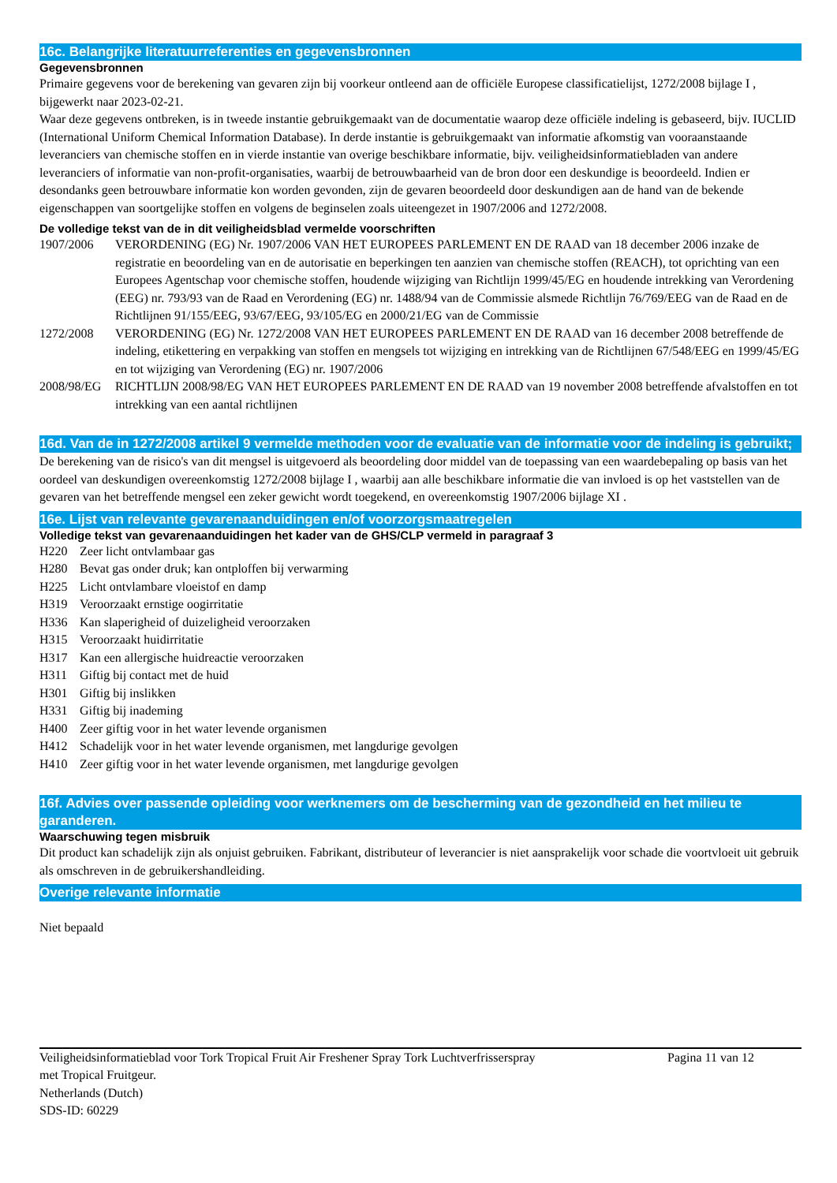16c. Belangrijke literatuurreferenties en gegevensbronnen
Gegevensbronnen
Primaire gegevens voor de berekening van gevaren zijn bij voorkeur ontleend aan de officiële Europese classificatielijst, 1272/2008 bijlage I , bijgewerkt naar 2023-02-21.
Waar deze gegevens ontbreken, is in tweede instantie gebruikgemaakt van de documentatie waarop deze officiële indeling is gebaseerd, bijv. IUCLID (International Uniform Chemical Information Database). In derde instantie is gebruikgemaakt van informatie afkomstig van vooraanstaande leveranciers van chemische stoffen en in vierde instantie van overige beschikbare informatie, bijv. veiligheidsinformatiebladen van andere leveranciers of informatie van non-profit-organisaties, waarbij de betrouwbaarheid van de bron door een deskundige is beoordeeld. Indien er desondanks geen betrouwbare informatie kon worden gevonden, zijn de gevaren beoordeeld door deskundigen aan de hand van de bekende eigenschappen van soortgelijke stoffen en volgens de beginselen zoals uiteengezet in 1907/2006 and 1272/2008.
De volledige tekst van de in dit veiligheidsblad vermelde voorschriften
| 1907/2006 | VERORDENING (EG) Nr. 1907/2006 VAN HET EUROPEES PARLEMENT EN DE RAAD van 18 december 2006 inzake de registratie en beoordeling van en de autorisatie en beperkingen ten aanzien van chemische stoffen (REACH), tot oprichting van een Europees Agentschap voor chemische stoffen, houdende wijziging van Richtlijn 1999/45/EG en houdende intrekking van Verordening (EEG) nr. 793/93 van de Raad en Verordening (EG) nr. 1488/94 van de Commissie alsmede Richtlijn 76/769/EEG van de Raad en de Richtlijnen 91/155/EEG, 93/67/EEG, 93/105/EG en 2000/21/EG van de Commissie |
| 1272/2008 | VERORDENING (EG) Nr. 1272/2008 VAN HET EUROPEES PARLEMENT EN DE RAAD van 16 december 2008 betreffende de indeling, etikettering en verpakking van stoffen en mengsels tot wijziging en intrekking van de Richtlijnen 67/548/EEG en 1999/45/EG en tot wijziging van Verordening (EG) nr. 1907/2006 |
| 2008/98/EG | RICHTLIJN 2008/98/EG VAN HET EUROPEES PARLEMENT EN DE RAAD van 19 november 2008 betreffende afvalstoffen en tot intrekking van een aantal richtlijnen |
16d. Van de in 1272/2008 artikel 9 vermelde methoden voor de evaluatie van de informatie voor de indeling is gebruikt;
De berekening van de risico's van dit mengsel is uitgevoerd als beoordeling door middel van de toepassing van een waardebepaling op basis van het oordeel van deskundigen overeenkomstig 1272/2008 bijlage I , waarbij aan alle beschikbare informatie die van invloed is op het vaststellen van de gevaren van het betreffende mengsel een zeker gewicht wordt toegekend, en overeenkomstig 1907/2006 bijlage XI .
16e. Lijst van relevante gevarenaanduidingen en/of voorzorgsmaatregelen
Volledige tekst van gevarenaanduidingen het kader van de GHS/CLP vermeld in paragraaf 3
| H220 | Zeer licht ontvlambaar gas |
| H280 | Bevat gas onder druk; kan ontploffen bij verwarming |
| H225 | Licht ontvlambare vloeistof en damp |
| H319 | Veroorzaakt ernstige oogirritatie |
| H336 | Kan slaperigheid of duizeligheid veroorzaken |
| H315 | Veroorzaakt huidirritatie |
| H317 | Kan een allergische huidreactie veroorzaken |
| H311 | Giftig bij contact met de huid |
| H301 | Giftig bij inslikken |
| H331 | Giftig bij inademing |
| H400 | Zeer giftig voor in het water levende organismen |
| H412 | Schadelijk voor in het water levende organismen, met langdurige gevolgen |
| H410 | Zeer giftig voor in het water levende organismen, met langdurige gevolgen |
16f. Advies over passende opleiding voor werknemers om de bescherming van de gezondheid en het milieu te garanderen.
Waarschuwing tegen misbruik
Dit product kan schadelijk zijn als onjuist gebruiken. Fabrikant, distributeur of leverancier is niet aansprakelijk voor schade die voortvloeit uit gebruik als omschreven in de gebruikershandleiding.
Overige relevante informatie
Niet bepaald
Veiligheidsinformatieblad voor Tork Tropical Fruit Air Freshener Spray Tork Luchtverfrisserspray
met Tropical Fruitgeur.
Netherlands (Dutch)
SDS-ID: 60229
Pagina 11 van 12